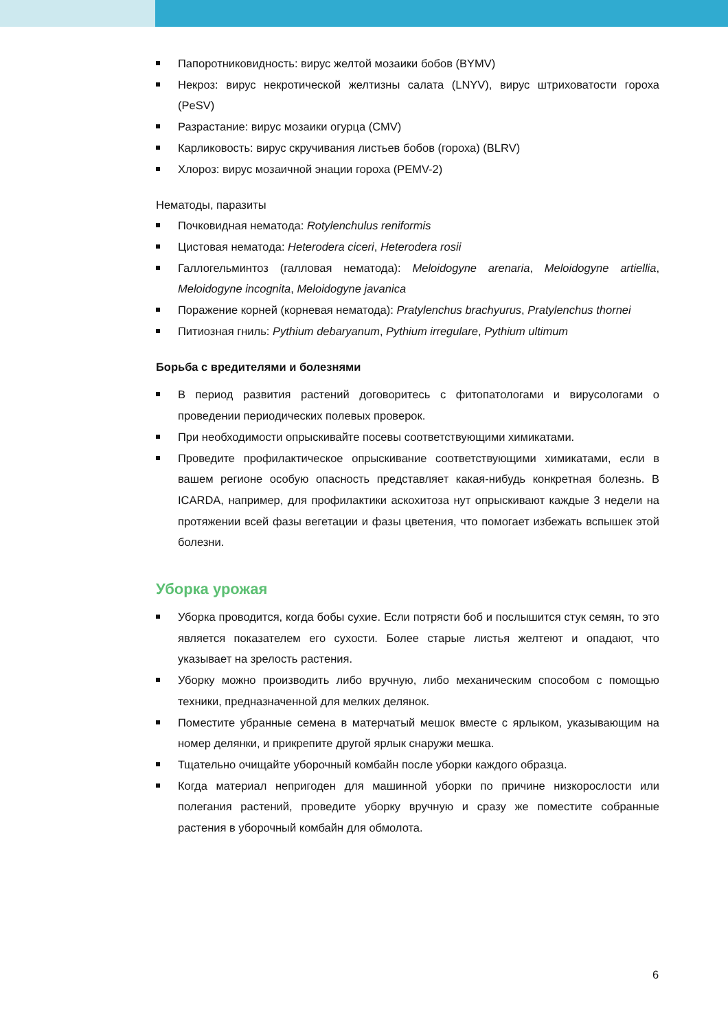Папоротниковидность: вирус желтой мозаики бобов (BYMV)
Некроз: вирус некротической желтизны салата (LNYV), вирус штриховатости гороха (PeSV)
Разрастание: вирус мозаики огурца (CMV)
Карликовость: вирус скручивания листьев бобов (гороха) (BLRV)
Хлороз: вирус мозаичной энации гороха (PEMV-2)
Нематоды, паразиты
Почковидная нематода: Rotylenchulus reniformis
Цистовая нематода: Heterodera ciceri, Heterodera rosii
Галлогельминтоз (галловая нематода): Meloidogyne arenaria, Meloidogyne artiellia, Meloidogyne incognita, Meloidogyne javanica
Поражение корней (корневая нематода): Pratylenchus brachyurus, Pratylenchus thornei
Питиозная гниль: Pythium debaryanum, Pythium irregulare, Pythium ultimum
Борьба с вредителями и болезнями
В период развития растений договоритесь с фитопатологами и вирусологами о проведении периодических полевых проверок.
При необходимости опрыскивайте посевы соответствующими химикатами.
Проведите профилактическое опрыскивание соответствующими химикатами, если в вашем регионе особую опасность представляет какая-нибудь конкретная болезнь. В ICARDA, например, для профилактики аскохитоза нут опрыскивают каждые 3 недели на протяжении всей фазы вегетации и фазы цветения, что помогает избежать вспышек этой болезни.
Уборка урожая
Уборка проводится, когда бобы сухие. Если потрясти боб и послышится стук семян, то это является показателем его сухости. Более старые листья желтеют и опадают, что указывает на зрелость растения.
Уборку можно производить либо вручную, либо механическим способом с помощью техники, предназначенной для мелких делянок.
Поместите убранные семена в матерчатый мешок вместе с ярлыком, указывающим на номер делянки, и прикрепите другой ярлык снаружи мешка.
Тщательно очищайте уборочный комбайн после уборки каждого образца.
Когда материал непригоден для машинной уборки по причине низкорослости или полегания растений, проведите уборку вручную и сразу же поместите собранные растения в уборочный комбайн для обмолота.
6